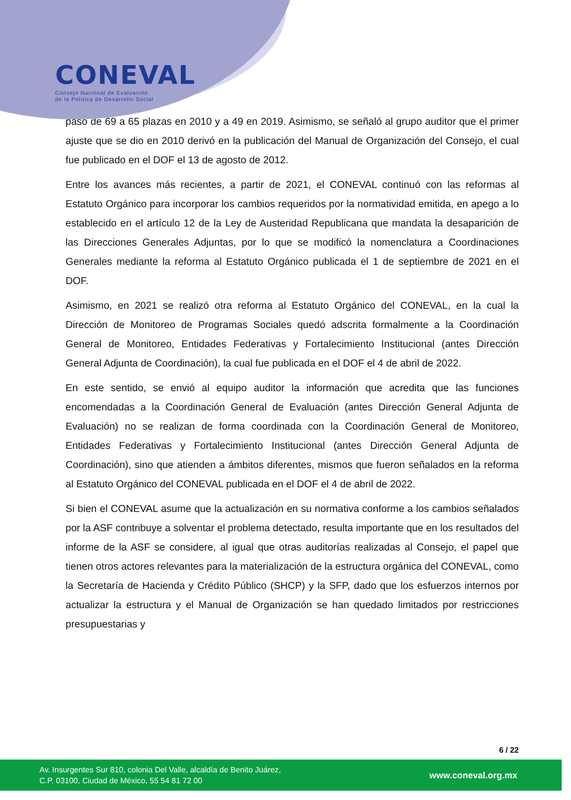CONEVAL
Consejo Nacional de Evaluación
de la Política de Desarrollo Social
pasó de 69 a 65 plazas en 2010 y a 49 en 2019. Asimismo, se señaló al grupo auditor que el primer ajuste que se dio en 2010 derivó en la publicación del Manual de Organización del Consejo, el cual fue publicado en el DOF el 13 de agosto de 2012.
Entre los avances más recientes, a partir de 2021, el CONEVAL continuó con las reformas al Estatuto Orgánico para incorporar los cambios requeridos por la normatividad emitida, en apego a lo establecido en el artículo 12 de la Ley de Austeridad Republicana que mandata la desaparición de las Direcciones Generales Adjuntas, por lo que se modificó la nomenclatura a Coordinaciones Generales mediante la reforma al Estatuto Orgánico publicada el 1 de septiembre de 2021 en el DOF.
Asimismo, en 2021 se realizó otra reforma al Estatuto Orgánico del CONEVAL, en la cual la Dirección de Monitoreo de Programas Sociales quedó adscrita formalmente a la Coordinación General de Monitoreo, Entidades Federativas y Fortalecimiento Institucional (antes Dirección General Adjunta de Coordinación), la cual fue publicada en el DOF el 4 de abril de 2022.
En este sentido, se envió al equipo auditor la información que acredita que las funciones encomendadas a la Coordinación General de Evaluación (antes Dirección General Adjunta de Evaluación) no se realizan de forma coordinada con la Coordinación General de Monitoreo, Entidades Federativas y Fortalecimiento Institucional (antes Dirección General Adjunta de Coordinación), sino que atienden a ámbitos diferentes, mismos que fueron señalados en la reforma al Estatuto Orgánico del CONEVAL publicada en el DOF el 4 de abril de 2022.
Si bien el CONEVAL asume que la actualización en su normativa conforme a los cambios señalados por la ASF contribuye a solventar el problema detectado, resulta importante que en los resultados del informe de la ASF se considere, al igual que otras auditorías realizadas al Consejo, el papel que tienen otros actores relevantes para la materialización de la estructura orgánica del CONEVAL, como la Secretaría de Hacienda y Crédito Público (SHCP) y la SFP, dado que los esfuerzos internos por actualizar la estructura y el Manual de Organización se han quedado limitados por restricciones presupuestarias y
6 / 22
Av. Insurgentes Sur 810, colonia Del Valle, alcaldía de Benito Juárez,
C.P. 03100, Ciudad de México, 55 54 81 72 00
www.coneval.org.mx